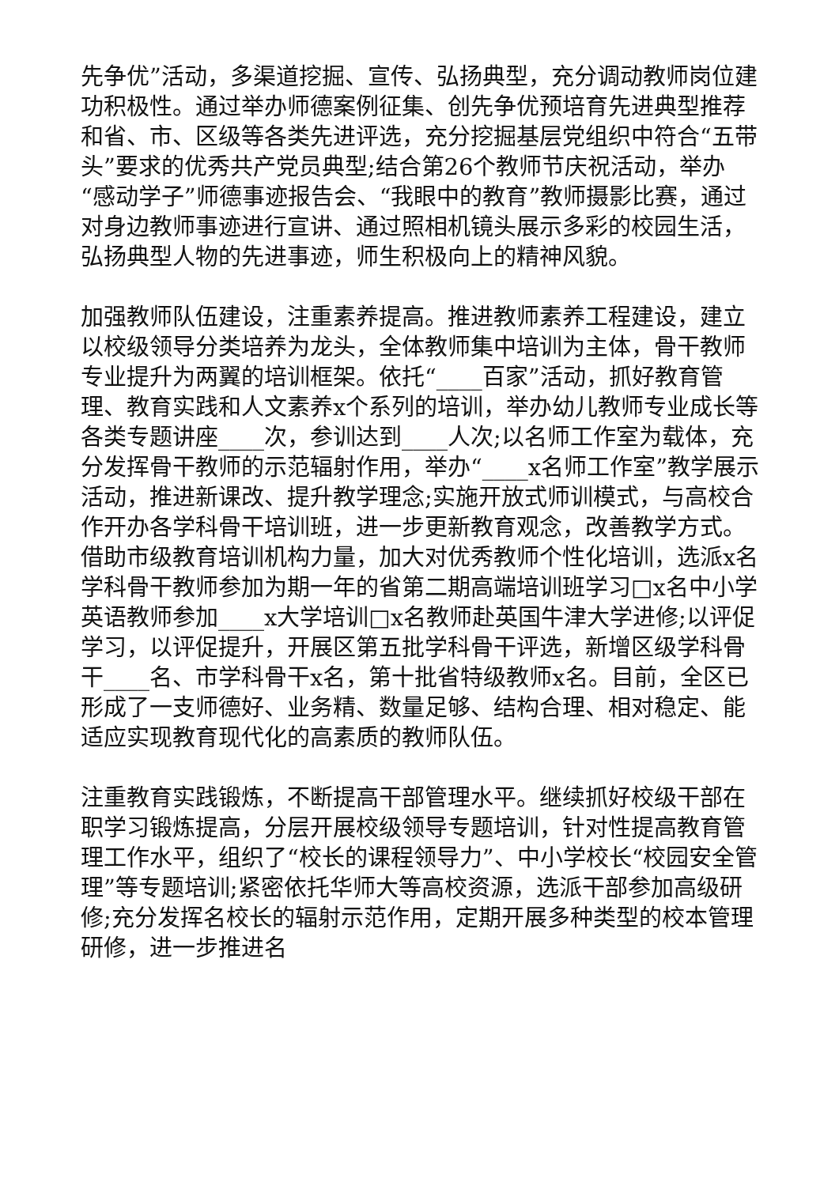先争优”活动，多渠道挖掘、宣传、弘扬典型，充分调动教师岗位建功积极性。通过举办师德案例征集、创先争优预培育先进典型推荐和省、市、区级等各类先进评选，充分挖掘基层党组织中符合“五带头”要求的优秀共产党员典型;结合第26个教师节庆祝活动，举办“感动学子”师德事迹报告会、“我眼中的教育”教师摄影比赛，通过对身边教师事迹进行宣讲、通过照相机镜头展示多彩的校园生活，弘扬典型人物的先进事迹，师生积极向上的精神风貌。
加强教师队伍建设，注重素养提高。推进教师素养工程建设，建立以校级领导分类培养为龙头，全体教师集中培训为主体，骨干教师专业提升为两翼的培训框架。依托“____百家”活动，抓好教育管理、教育实践和人文素养x个系列的培训，举办幼儿教师专业成长等各类专题讲座____次，参训达到____人次;以名师工作室为载体，充分发挥骨干教师的示范辐射作用，举办“____x名师工作室”教学展示活动，推进新课改、提升教学理念;实施开放式师训模式，与高校合作开办各学科骨干培训班，进一步更新教育观念，改善教学方式。借助市级教育培训机构力量，加大对优秀教师个性化培训，选派x名学科骨干教师参加为期一年的省第二期高端培训班学习□x名中小学英语教师参加____x大学培训□x名教师赴英国牛津大学进修;以评促学习，以评促提升，开展区第五批学科骨干评选，新增区级学科骨干____名、市学科骨干x名，第十批省特级教师x名。目前，全区已形成了一支师德好、业务精、数量足够、结构合理、相对稳定、能适应实现教育现代化的高素质的教师队伍。
注重教育实践锻炼，不断提高干部管理水平。继续抓好校级干部在职学习锻炼提高，分层开展校级领导专题培训，针对性提高教育管理工作水平，组织了“校长的课程领导力”、中小学校长“校园安全管理”等专题培训;紧密依托华师大等高校资源，选派干部参加高级研修;充分发挥名校长的辐射示范作用，定期开展多种类型的校本管理研修，进一步推进名